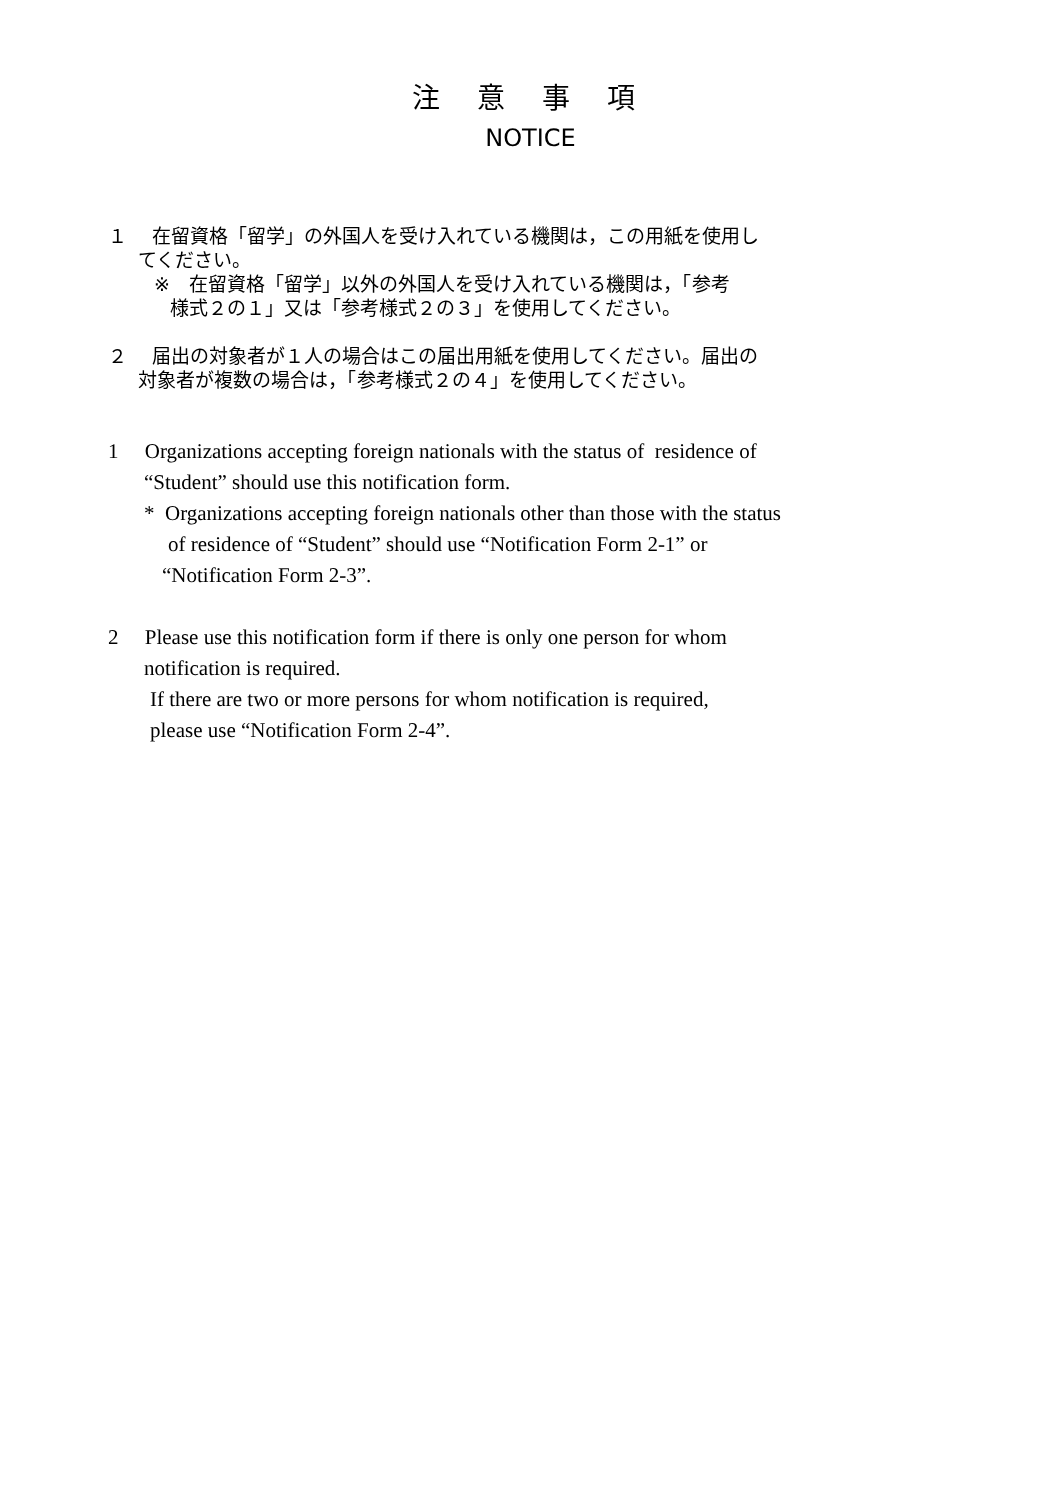注 意 事 項
NOTICE
１　 在留資格「留学」の外国人を受け入れている機関は，この用紙を使用し
てください。
※　在留資格「留学」以外の外国人を受け入れている機関は，「参考
様式２の１」又は「参考様式２の３」を使用してください。
２　 届出の対象者が１人の場合はこの届出用紙を使用してください。届出の
対象者が複数の場合は，「参考様式２の４」を使用してください。
1 Organizations accepting foreign nationals with the status of residence of
“Student” should use this notification form.
* Organizations accepting foreign nationals other than those with the status
of residence of “Student” should use “Notification Form 2-1” or
“Notification Form 2-3”.
2 Please use this notification form if there is only one person for whom
notification is required.
If there are two or more persons for whom notification is required,
please use “Notification Form 2-4”.